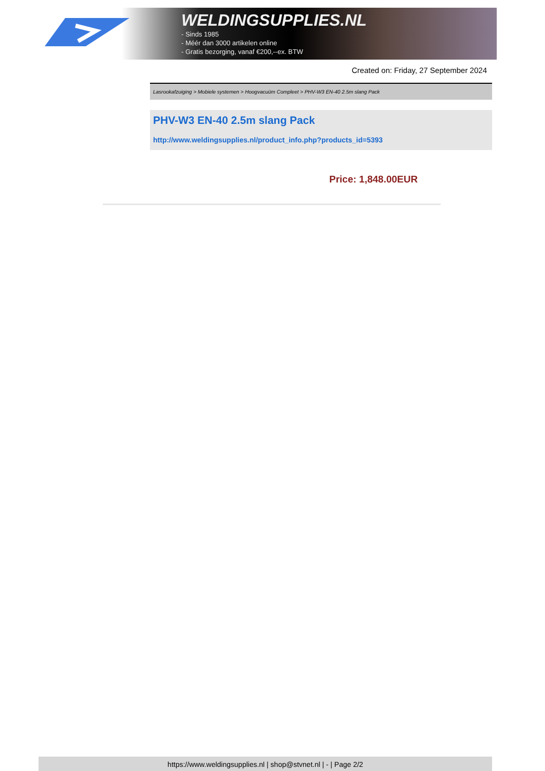WELDINGSUPPLIES.NL
- Sinds 1985
- Méér dan 3000 artikelen online
- Gratis bezorging, vanaf €200,--ex. BTW
Created on: Friday, 27 September 2024
Lasrookafzuiging > Mobiele systemen > Hoogvacuüm Compleet > PHV-W3 EN-40 2.5m slang Pack
PHV-W3 EN-40 2.5m slang Pack
http://www.weldingsupplies.nl/product_info.php?products_id=5393
Price: 1,848.00EUR
https://www.weldingsupplies.nl | shop@stvnet.nl | - | Page 2/2